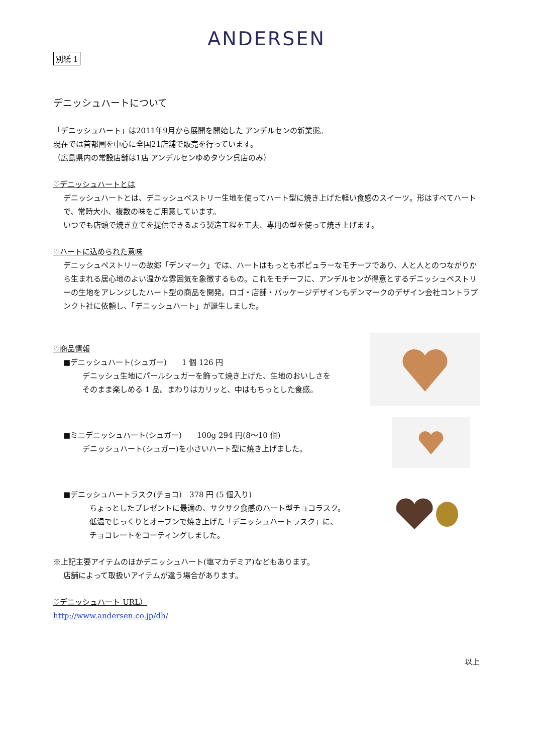ANDERSEN
別紙 1
デニッシュハートについて
「デニッシュハート」は2011年9月から展開を開始した アンデルセンの新業態。
現在では首都圏を中心に全国21店舗で販売を行っています。
（広島県内の常設店舗は1店 アンデルセンゆめタウン呉店のみ）
♡デニッシュハートとは
デニッシュハートとは、デニッシュペストリー生地を使ってハート型に焼き上げた軽い食感のスイーツ。形はすべてハートで、常時大小、複数の味をご用意しています。
いつでも店頭で焼き立てを提供できるよう製造工程を工夫、専用の型を使って焼き上げます。
♡ハートに込められた意味
デニッシュペストリーの故郷「デンマーク」では、ハートはもっともポピュラーなモチーフであり、人と人とのつながりから生まれる居心地のよい温かな雰囲気を象徴するもの。これをモチーフに、アンデルセンが得意とするデニッシュペストリーの生地をアレンジしたハート型の商品を開発。ロゴ・店舗・パッケージデザインもデンマークのデザイン会社コントラプンクト社に依頼し、「デニッシュハート」が誕生しました。
♡商品情報
■デニッシュハート(シュガー)　　1 個 126 円
デニッシュ生地にパールシュガーを飾って焼き上げた、生地のおいしさを
そのまま楽しめる 1 品。まわりはカリッと、中はもちっとした食感。
■ミニデニッシュハート(シュガー)　　100g 294 円(8～10 個)
デニッシュハート(シュガー)を小さいハート型に焼き上げました。
■デニッシュハートラスク(チョコ)　378 円 (5 個入り)
ちょっとしたプレゼントに最適の、サクサク食感のハート型チョコラスク。
低温でじっくりとオーブンで焼き上げた「デニッシュハートラスク」に、
チョコレートをコーティングしました。
※上記主要アイテムのほかデニッシュハート(塩マカデミア)などもあります。
店舗によって取扱いアイテムが違う場合があります。
♡デニッシュハート URL）
http://www.andersen.co.jp/dh/
以上